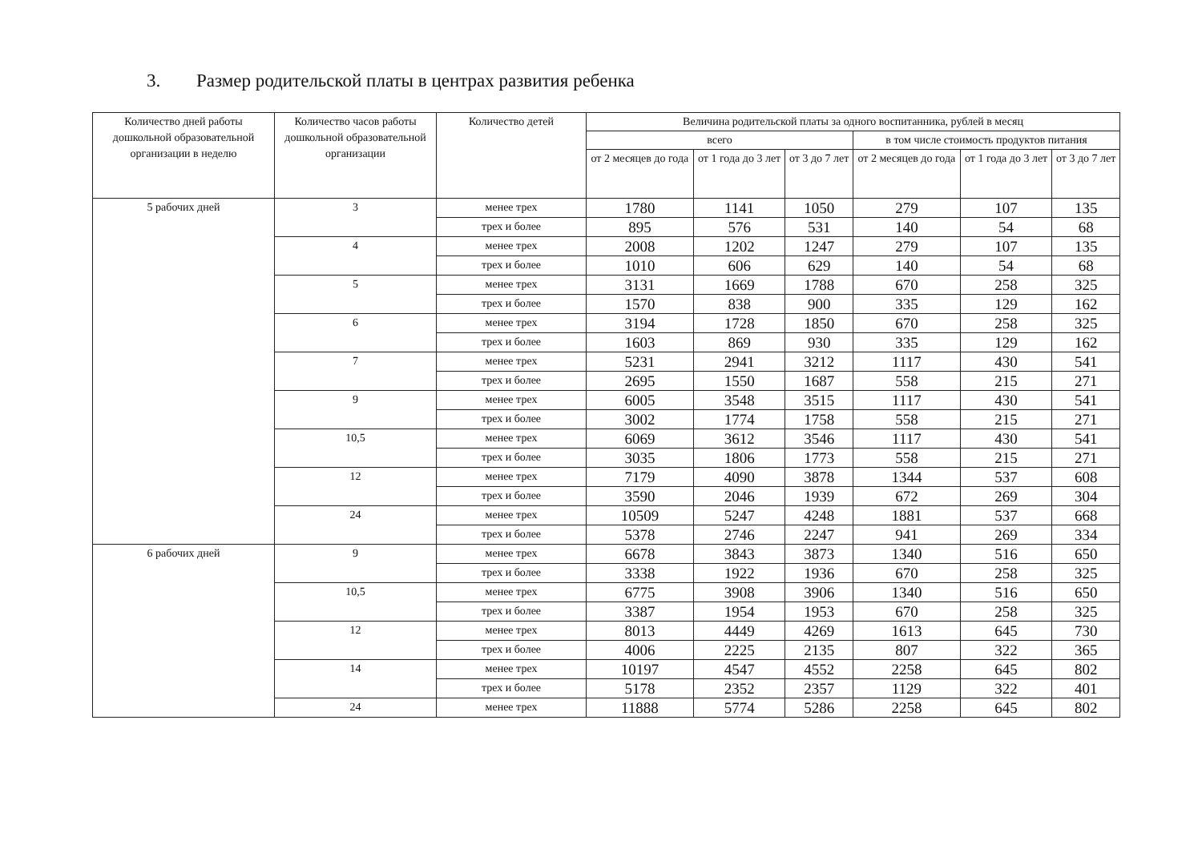3. Размер родительской платы в центрах развития ребенка
| Количество дней работы дошкольной образовательной организации в неделю | Количество часов работы дошкольной образовательной организации | Количество детей | Величина родительской платы за одного воспитанника, рублей в месяц | | | | | |
| --- | --- | --- | --- | --- | --- | --- | --- | --- |
| | | | всего | | | в том числе стоимость продуктов питания | | |
| | | | от 2 месяцев до года | от 1 года до 3 лет | от 3 до 7 лет | от 2 месяцев до года | от 1 года до 3 лет | от 3 до 7 лет |
| 5 рабочих дней | 3 | менее трех | 1780 | 1141 | 1050 | 279 | 107 | 135 |
| | | трех и более | 895 | 576 | 531 | 140 | 54 | 68 |
| | 4 | менее трех | 2008 | 1202 | 1247 | 279 | 107 | 135 |
| | | трех и более | 1010 | 606 | 629 | 140 | 54 | 68 |
| | 5 | менее трех | 3131 | 1669 | 1788 | 670 | 258 | 325 |
| | | трех и более | 1570 | 838 | 900 | 335 | 129 | 162 |
| | 6 | менее трех | 3194 | 1728 | 1850 | 670 | 258 | 325 |
| | | трех и более | 1603 | 869 | 930 | 335 | 129 | 162 |
| | 7 | менее трех | 5231 | 2941 | 3212 | 1117 | 430 | 541 |
| | | трех и более | 2695 | 1550 | 1687 | 558 | 215 | 271 |
| | 9 | менее трех | 6005 | 3548 | 3515 | 1117 | 430 | 541 |
| | | трех и более | 3002 | 1774 | 1758 | 558 | 215 | 271 |
| | 10,5 | менее трех | 6069 | 3612 | 3546 | 1117 | 430 | 541 |
| | | трех и более | 3035 | 1806 | 1773 | 558 | 215 | 271 |
| | 12 | менее трех | 7179 | 4090 | 3878 | 1344 | 537 | 608 |
| | | трех и более | 3590 | 2046 | 1939 | 672 | 269 | 304 |
| | 24 | менее трех | 10509 | 5247 | 4248 | 1881 | 537 | 668 |
| | | трех и более | 5378 | 2746 | 2247 | 941 | 269 | 334 |
| 6 рабочих дней | 9 | менее трех | 6678 | 3843 | 3873 | 1340 | 516 | 650 |
| | | трех и более | 3338 | 1922 | 1936 | 670 | 258 | 325 |
| | 10,5 | менее трех | 6775 | 3908 | 3906 | 1340 | 516 | 650 |
| | | трех и более | 3387 | 1954 | 1953 | 670 | 258 | 325 |
| | 12 | менее трех | 8013 | 4449 | 4269 | 1613 | 645 | 730 |
| | | трех и более | 4006 | 2225 | 2135 | 807 | 322 | 365 |
| | 14 | менее трех | 10197 | 4547 | 4552 | 2258 | 645 | 802 |
| | | трех и более | 5178 | 2352 | 2357 | 1129 | 322 | 401 |
| | 24 | менее трех | 11888 | 5774 | 5286 | 2258 | 645 | 802 |